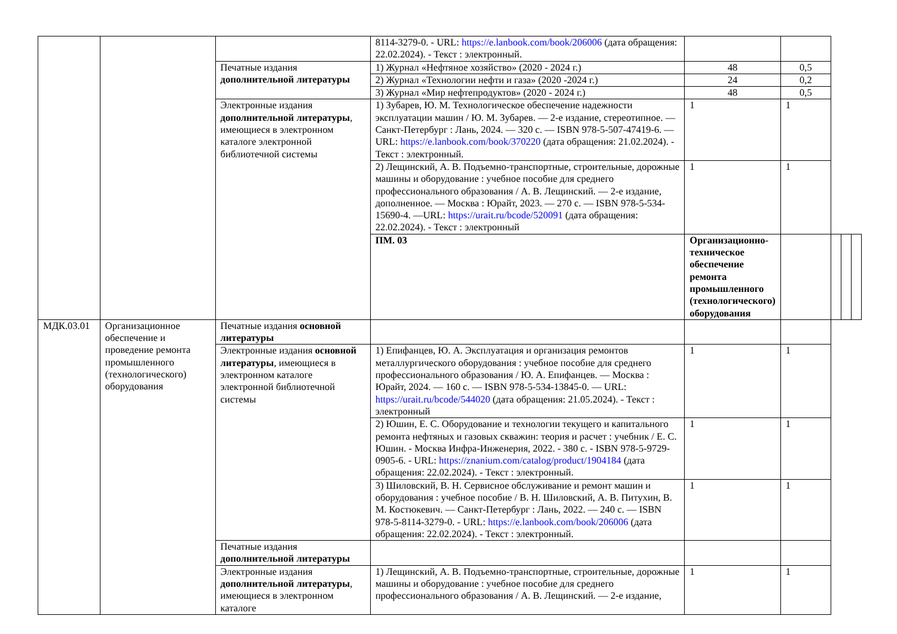| | | | 8114-3279-0. - URL: https://e.lanbook.com/book/206006 (дата обращения: 22.02.2024). - Текст : электронный. | | | | | |
| | | Печатные издания дополнительной литературы | 1) Журнал «Нефтяное хозяйство» (2020 - 2024 г.) | 48 | 0,5 | | | |
| | | | 2) Журнал «Технологии нефти и газа» (2020 -2024 г.) | 24 | 0,2 | | | |
| | | | 3) Журнал «Мир нефтепродуктов» (2020 - 2024 г.) | 48 | 0,5 | | | |
| | | Электронные издания дополнительной литературы , имеющиеся в электронном каталоге электронной библиотечной системы | 1) Зубарев, Ю. М. Технологическое обеспечение надежности эксплуатации машин / Ю. М. Зубарев. — 2-е издание, стереотипное. — Санкт-Петербург : Лань, 2024. — 320 с. — ISBN 978-5-507-47419-6. — URL: https://e.lanbook.com/book/370220 (дата обращения: 21.02.2024). - Текст : электронный. | 1 | 1 | | | |
| | | | 2) Лещинский, А. В. Подъемно-транспортные, строительные, дорожные машины и оборудование : учебное пособие для среднего профессионального образования / А. В. Лещинский. — 2-е издание, дополненное. — Москва : Юрайт, 2023. — 270 с. — ISBN 978-5-534-15690-4. —URL: https://urait.ru/bcode/520091 (дата обращения: 22.02.2024). - Текст : электронный | 1 | 1 | | | |
| | | | ПМ. 03 | Организационно-техническое обеспечение ремонта промышленного (технологического) оборудования | | | | |
| МДК.03.01 | Организационное обеспечение и проведение ремонта промышленного (технологического) оборудования | Печатные издания основной литературы | | | | | | |
| | | Электронные издания основной литературы , имеющиеся в электронном каталоге электронной библиотечной системы | 1) Епифанцев, Ю. А. Эксплуатация и организация ремонтов металлургического оборудования : учебное пособие для среднего профессионального образования / Ю. А. Епифанцев. — Москва : Юрайт, 2024. — 160 с. — ISBN 978-5-534-13845-0. — URL: https://urait.ru/bcode/544020 (дата обращения: 21.05.2024). - Текст : электронный | 1 | 1 | | | |
| | | | 2) Юшин, Е. С. Оборудование и технологии текущего и капитального ремонта нефтяных и газовых скважин: теория и расчет : учебник / Е. С. Юшин. - Москва Инфра-Инженерия, 2022. - 380 с. - ISBN 978-5-9729-0905-6. - URL: https://znanium.com/catalog/product/1904184 (дата обращения: 22.02.2024). - Текст : электронный. | 1 | 1 | | | |
| | | | 3) Шиловский, В. Н. Сервисное обслуживание и ремонт машин и оборудования : учебное пособие / В. Н. Шиловский, А. В. Питухин, В. М. Костюкевич. — Санкт-Петербург : Лань, 2022. — 240 с. — ISBN 978-5-8114-3279-0. - URL: https://e.lanbook.com/book/206006 (дата обращения: 22.02.2024). - Текст : электронный. | 1 | 1 | | | |
| | | Печатные издания дополнительной литературы | | | | | | |
| | | Электронные издания дополнительной литературы , имеющиеся в электронном каталоге | 1) Лещинский, А. В. Подъемно-транспортные, строительные, дорожные машины и оборудование : учебное пособие для среднего профессионального образования / А. В. Лещинский. — 2-е издание, | 1 | 1 | | | |